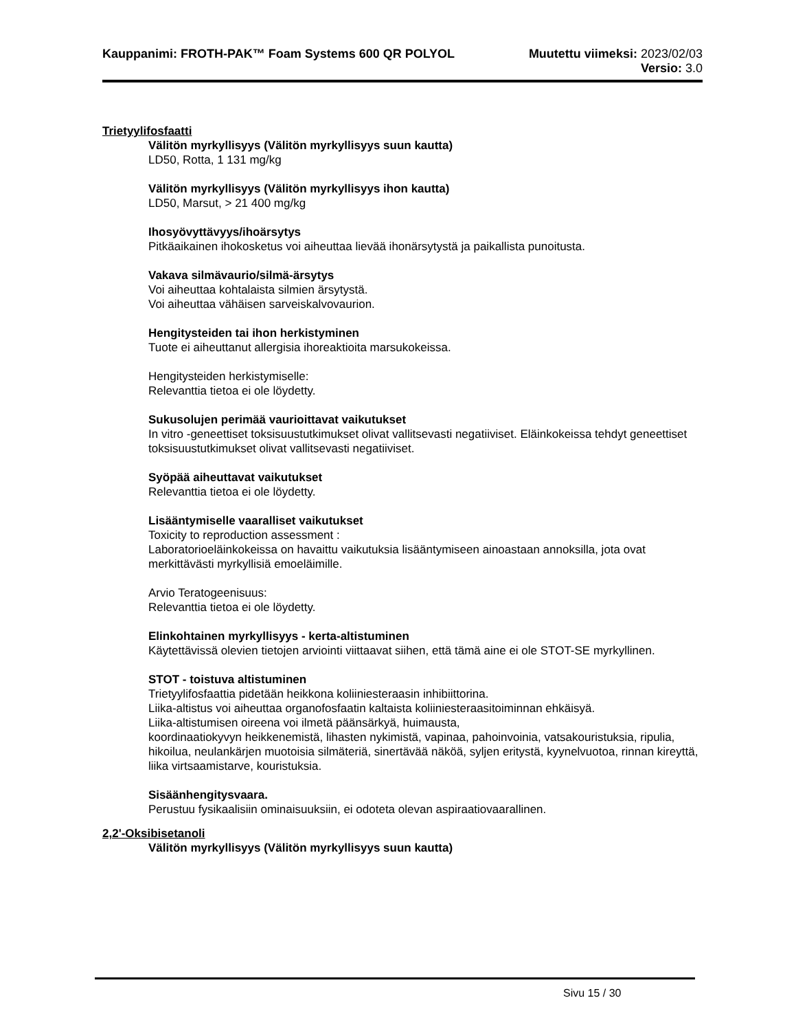Kauppanimi: FROTH-PAK™ Foam Systems 600 QR POLYOL Muutettu viimeksi: 2023/02/03
Versio: 3.0
Trietyylifosfaatti
Välitön myrkyllisyys (Välitön myrkyllisyys suun kautta)
LD50, Rotta, 1 131 mg/kg
Välitön myrkyllisyys (Välitön myrkyllisyys ihon kautta)
LD50, Marsut, > 21 400 mg/kg
Ihosyövyttävyys/ihoärsytys
Pitkäaikainen ihokosketus voi aiheuttaa lievää ihonärsytystä ja paikallista punoitusta.
Vakava silmävaurio/silmä-ärsytys
Voi aiheuttaa kohtalaista silmien ärsytystä.
Voi aiheuttaa vähäisen sarveiskalvovaurion.
Hengitysteiden tai ihon herkistyminen
Tuote ei aiheuttanut allergisia ihoreaktioita marsukokeissa.
Hengitysteiden herkistymiselle:
Relevanttia tietoa ei ole löydetty.
Sukusolujen perimää vaurioittavat vaikutukset
In vitro -geneettiset toksisuustutkimukset olivat vallitsevasti negatiiviset. Eläinkokeissa tehdyt geneettiset toksisuustutkimukset olivat vallitsevasti negatiiviset.
Syöpää aiheuttavat vaikutukset
Relevanttia tietoa ei ole löydetty.
Lisääntymiselle vaaralliset vaikutukset
Toxicity to reproduction assessment :
Laboratorioeläinkokeissa on havaittu vaikutuksia lisääntymiseen ainoastaan annoksilla, jota ovat merkittävästi myrkyllisiä emoeläimille.
Arvio Teratogeenisuus:
Relevanttia tietoa ei ole löydetty.
Elinkohtainen myrkyllisyys - kerta-altistuminen
Käytettävissä olevien tietojen arviointi viittaavat siihen, että tämä aine ei ole STOT-SE myrkyllinen.
STOT - toistuva altistuminen
Trietyylifosfaattia pidetään heikkona koliiniesteraasin inhibiittorina.
Liika-altistus voi aiheuttaa organofosfaatin kaltaista koliiniesteraasitoiminnan ehkäisyä.
Liika-altistumisen oireena voi ilmetä päänsärkyä, huimausta,
koordinaatiokyvyn heikkenemistä, lihasten nykimistä, vapinaa, pahoinvoinia, vatsakouristuksia, ripulia, hikoilua, neulankärjen muotoisia silmäteriä, sinertävää näköä, syljen eritystä, kyynelvuotoa, rinnan kireyttä, liika virtsaamistarve, kouristuksia.
Sisäänhengitysvaara.
Perustuu fysikaalisiin ominaisuuksiin, ei odoteta olevan aspiraatiovaarallinen.
2,2'-Oksibisetanoli
Välitön myrkyllisyys (Välitön myrkyllisyys suun kautta)
Sivu 15 / 30